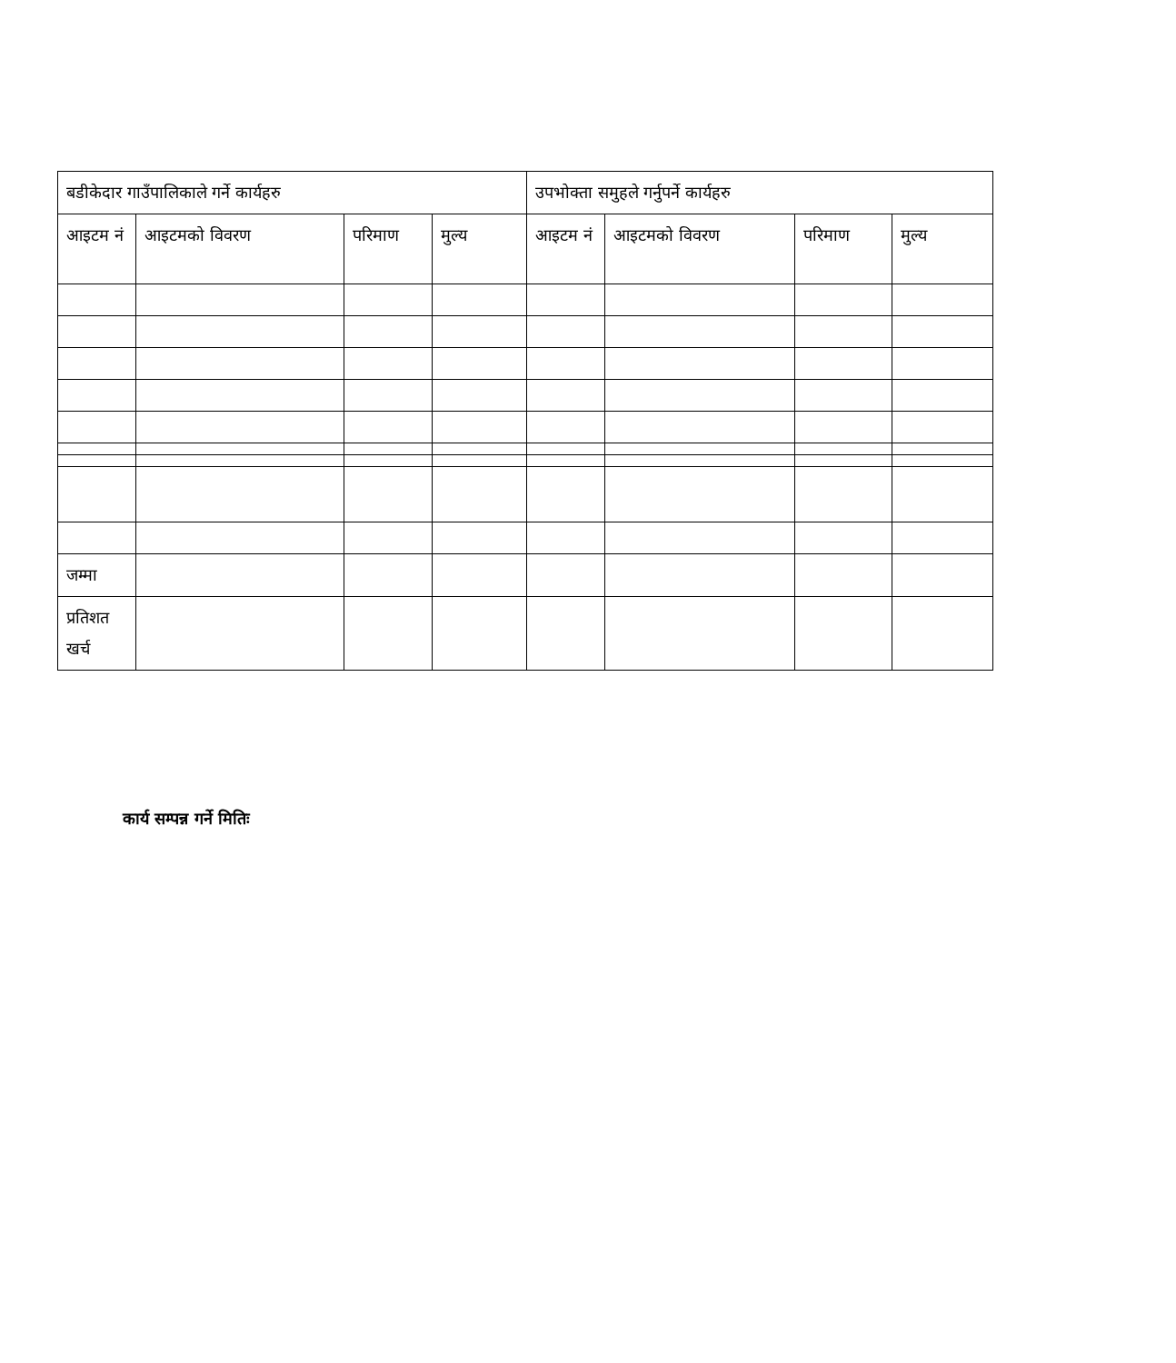| बडीकेदार गाउँपालिकाले गर्ने कार्यहरु | | | | उपभोक्ता समुहले गर्नुपर्ने कार्यहरु | | | |
| --- | --- | --- | --- | --- | --- | --- | --- |
| आइटम नं | आइटमको विवरण | परिमाण | मुल्य | आइटम नं | आइटमको विवरण | परिमाण | मुल्य |
| जम्मा | | | | | | | |
| प्रतिशत खर्च | | | | | | | |
कार्य सम्पन्न गर्ने मितिः